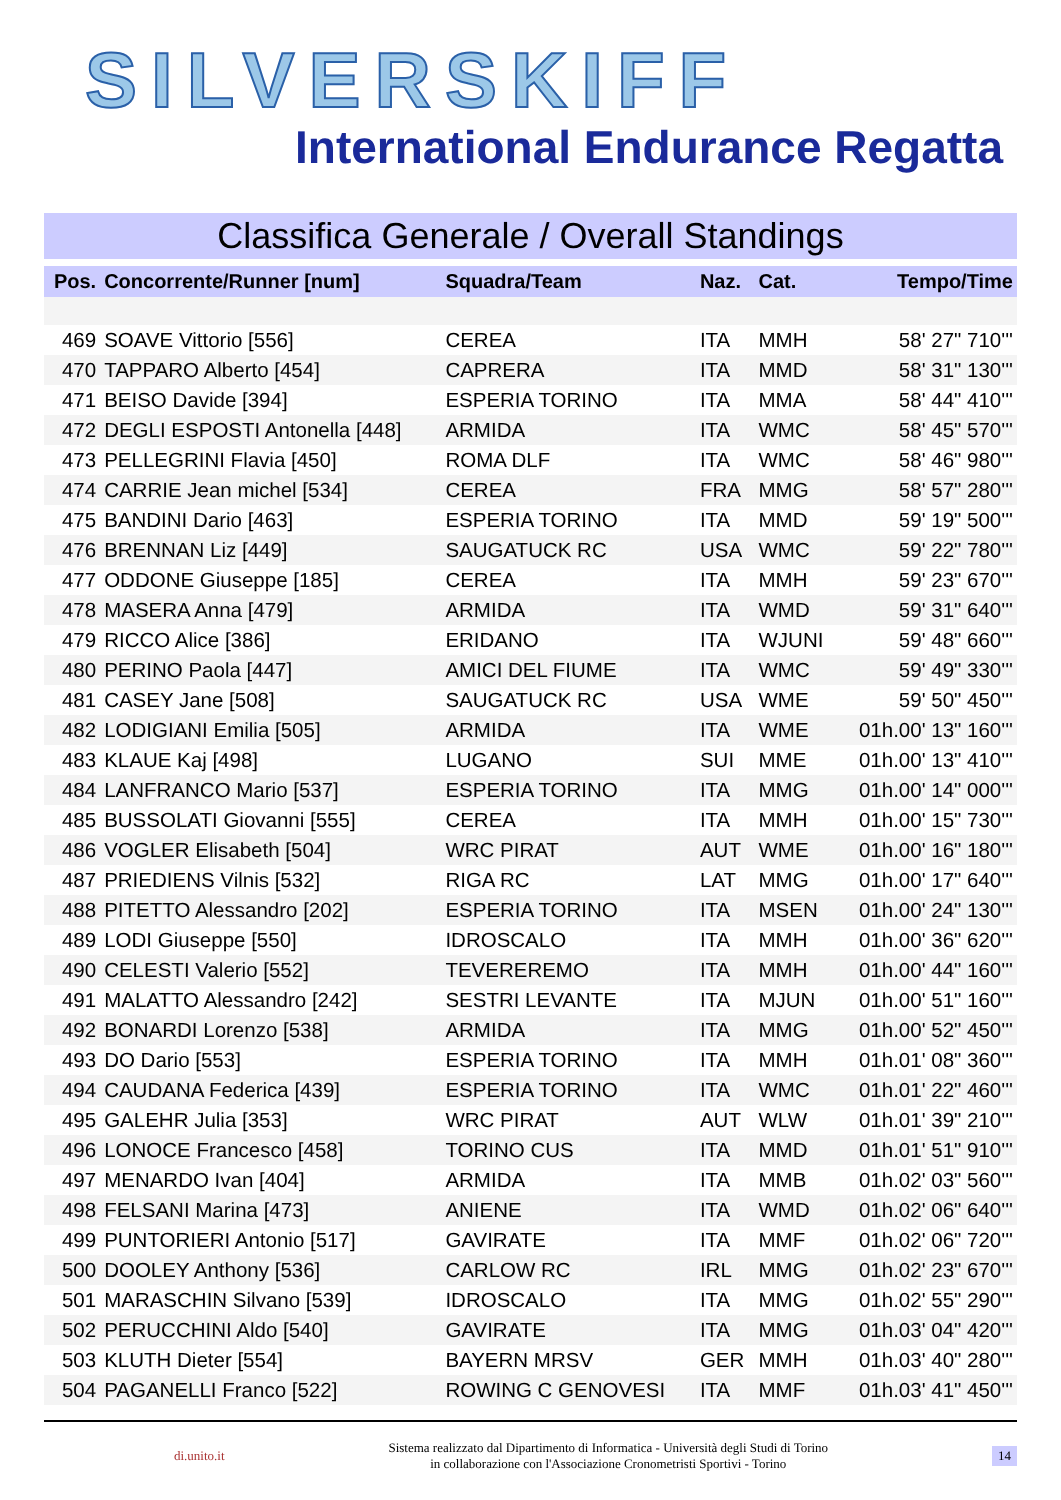SILVERSKIFF
International Endurance Regatta
Classifica Generale / Overall Standings
| Pos. | Concorrente/Runner [num] | Squadra/Team | Naz. | Cat. | Tempo/Time |
| --- | --- | --- | --- | --- | --- |
| 469 | SOAVE Vittorio [556] | CEREA | ITA | MMH | 58' 27" 710''' |
| 470 | TAPPARO Alberto [454] | CAPRERA | ITA | MMD | 58' 31" 130''' |
| 471 | BEISO Davide [394] | ESPERIA TORINO | ITA | MMA | 58' 44" 410''' |
| 472 | DEGLI ESPOSTI Antonella [448] | ARMIDA | ITA | WMC | 58' 45" 570''' |
| 473 | PELLEGRINI Flavia [450] | ROMA DLF | ITA | WMC | 58' 46" 980''' |
| 474 | CARRIE Jean michel [534] | CEREA | FRA | MMG | 58' 57" 280''' |
| 475 | BANDINI Dario [463] | ESPERIA TORINO | ITA | MMD | 59' 19" 500''' |
| 476 | BRENNAN Liz [449] | SAUGATUCK RC | USA | WMC | 59' 22" 780''' |
| 477 | ODDONE Giuseppe [185] | CEREA | ITA | MMH | 59' 23" 670''' |
| 478 | MASERA Anna [479] | ARMIDA | ITA | WMD | 59' 31" 640''' |
| 479 | RICCO Alice [386] | ERIDANO | ITA | WJUNI | 59' 48" 660''' |
| 480 | PERINO Paola [447] | AMICI DEL FIUME | ITA | WMC | 59' 49" 330''' |
| 481 | CASEY Jane [508] | SAUGATUCK RC | USA | WME | 59' 50" 450''' |
| 482 | LODIGIANI Emilia [505] | ARMIDA | ITA | WME | 01h.00' 13" 160''' |
| 483 | KLAUE Kaj [498] | LUGANO | SUI | MME | 01h.00' 13" 410''' |
| 484 | LANFRANCO Mario [537] | ESPERIA TORINO | ITA | MMG | 01h.00' 14" 000''' |
| 485 | BUSSOLATI Giovanni [555] | CEREA | ITA | MMH | 01h.00' 15" 730''' |
| 486 | VOGLER Elisabeth [504] | WRC PIRAT | AUT | WME | 01h.00' 16" 180''' |
| 487 | PRIEDIENS Vilnis [532] | RIGA RC | LAT | MMG | 01h.00' 17" 640''' |
| 488 | PITETTO Alessandro [202] | ESPERIA TORINO | ITA | MSEN | 01h.00' 24" 130''' |
| 489 | LODI Giuseppe [550] | IDROSCALO | ITA | MMH | 01h.00' 36" 620''' |
| 490 | CELESTI Valerio [552] | TEVEREREMO | ITA | MMH | 01h.00' 44" 160''' |
| 491 | MALATTO Alessandro [242] | SESTRI LEVANTE | ITA | MJUN | 01h.00' 51" 160''' |
| 492 | BONARDI Lorenzo [538] | ARMIDA | ITA | MMG | 01h.00' 52" 450''' |
| 493 | DO Dario [553] | ESPERIA TORINO | ITA | MMH | 01h.01' 08" 360''' |
| 494 | CAUDANA Federica [439] | ESPERIA TORINO | ITA | WMC | 01h.01' 22" 460''' |
| 495 | GALEHR Julia [353] | WRC PIRAT | AUT | WLW | 01h.01' 39" 210''' |
| 496 | LONOCE Francesco [458] | TORINO CUS | ITA | MMD | 01h.01' 51" 910''' |
| 497 | MENARDO Ivan [404] | ARMIDA | ITA | MMB | 01h.02' 03" 560''' |
| 498 | FELSANI Marina [473] | ANIENE | ITA | WMD | 01h.02' 06" 640''' |
| 499 | PUNTORIERI Antonio [517] | GAVIRATE | ITA | MMF | 01h.02' 06" 720''' |
| 500 | DOOLEY Anthony [536] | CARLOW RC | IRL | MMG | 01h.02' 23" 670''' |
| 501 | MARASCHIN Silvano [539] | IDROSCALO | ITA | MMG | 01h.02' 55" 290''' |
| 502 | PERUCCHINI Aldo [540] | GAVIRATE | ITA | MMG | 01h.03' 04" 420''' |
| 503 | KLUTH Dieter [554] | BAYERN MRSV | GER | MMH | 01h.03' 40" 280''' |
| 504 | PAGANELLI Franco [522] | ROWING C GENOVESI | ITA | MMF | 01h.03' 41" 450''' |
di.unito.it Sistema realizzato dal Dipartimento di Informatica - Università degli Studi di Torino
in collaborazione con l'Associazione Cronometristi Sportivi - Torino 14